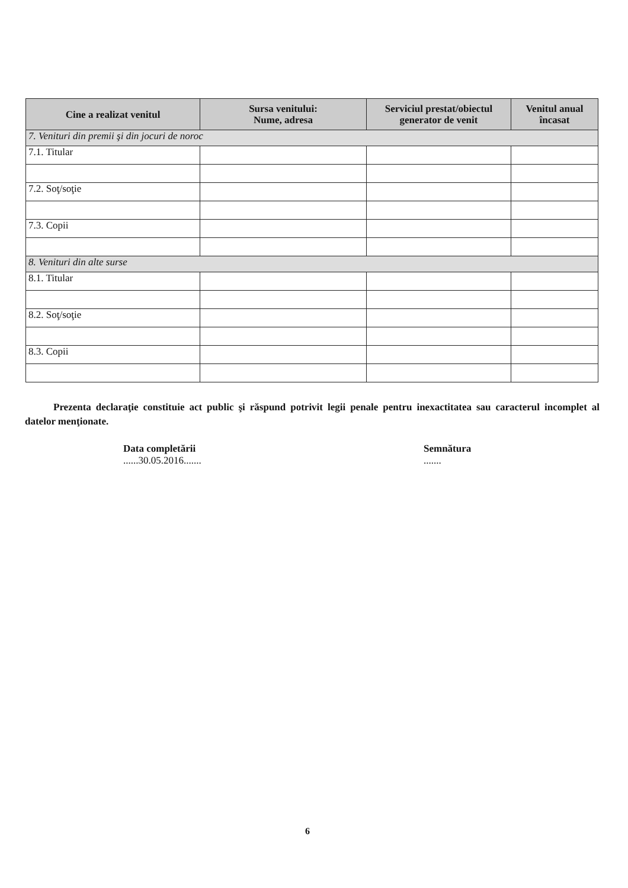| Cine a realizat venitul | Sursa venitului: Nume, adresa | Serviciul prestat/obiectul generator de venit | Venitul anual încasat |
| --- | --- | --- | --- |
| 7. Venituri din premii şi din jocuri de noroc | | | |
| 7.1. Titular | | | |
| 7.2. Soţ/soţie | | | |
| 7.3. Copii | | | |
| 8. Venituri din alte surse | | | |
| 8.1. Titular | | | |
| 8.2. Soţ/soţie | | | |
| 8.3. Copii | | | |
Prezenta declaraţie constituie act public şi răspund potrivit legii penale pentru inexactitatea sau caracterul incomplet al datelor menţionate.
Data completării
......30.05.2016.......
Semnătura
.......
6